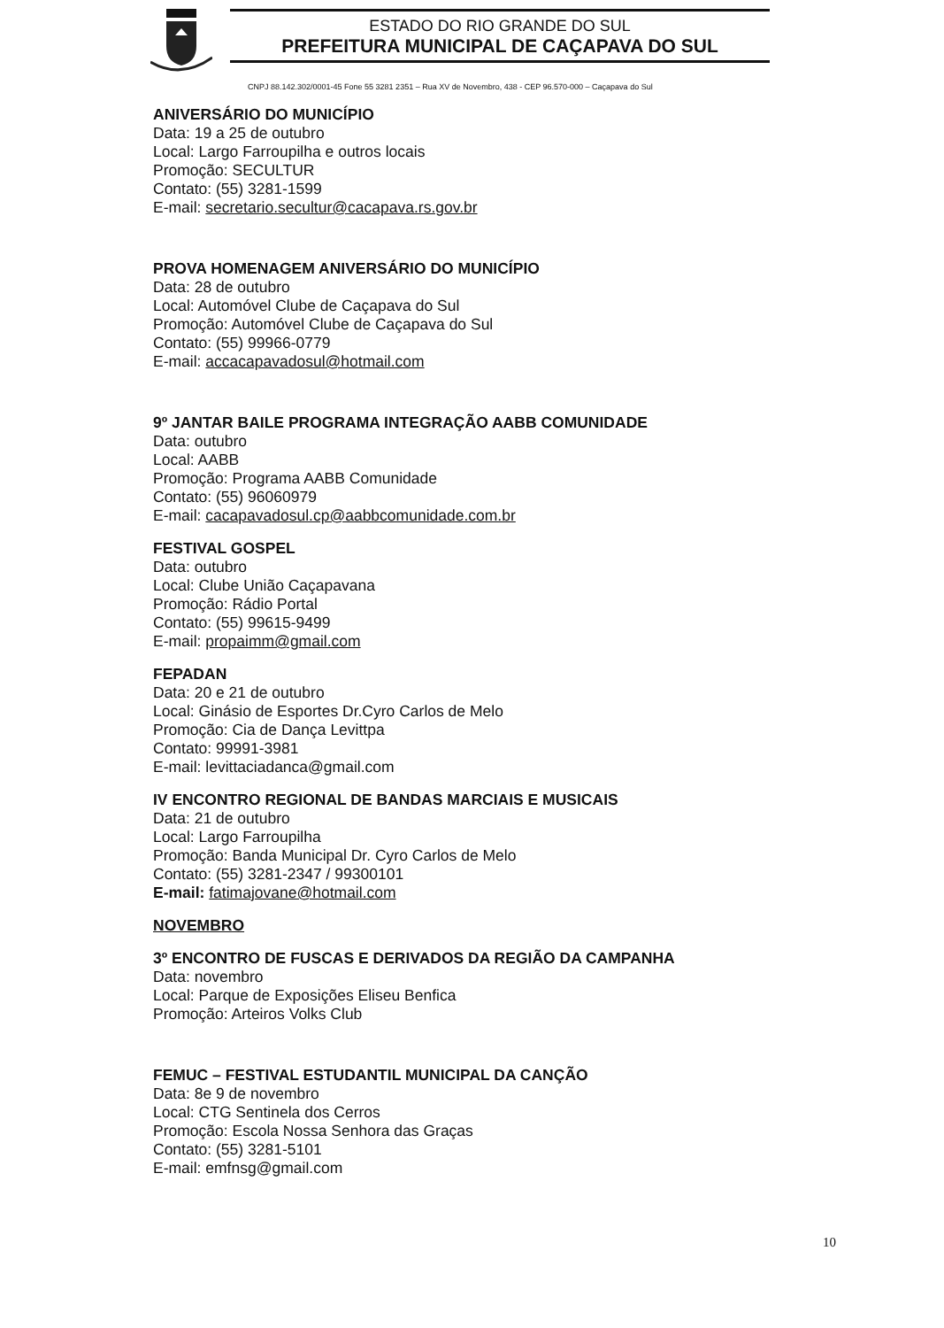ESTADO DO RIO GRANDE DO SUL
PREFEITURA MUNICIPAL DE CAÇAPAVA DO SUL
CNPJ 88.142.302/0001-45 Fone 55 3281 2351 – Rua XV de Novembro, 438 - CEP 96.570-000 – Caçapava do Sul
ANIVERSÁRIO DO MUNICÍPIO
Data: 19 a 25 de outubro
Local: Largo Farroupilha e outros locais
Promoção: SECULTUR
Contato: (55) 3281-1599
E-mail: secretario.secultur@cacapava.rs.gov.br
PROVA HOMENAGEM ANIVERSÁRIO DO MUNICÍPIO
Data: 28 de outubro
Local: Automóvel Clube de Caçapava do Sul
Promoção: Automóvel Clube de Caçapava do Sul
Contato: (55) 99966-0779
E-mail: accacapavadosul@hotmail.com
9º JANTAR BAILE PROGRAMA INTEGRAÇÃO AABB COMUNIDADE
Data: outubro
Local: AABB
Promoção: Programa AABB Comunidade
Contato: (55) 96060979
E-mail: cacapavadosul.cp@aabbcomunidade.com.br
FESTIVAL GOSPEL
Data: outubro
Local: Clube União Caçapavana
Promoção: Rádio Portal
Contato: (55) 99615-9499
E-mail: propaimm@gmail.com
FEPADAN
Data: 20 e 21 de outubro
Local: Ginásio de Esportes Dr.Cyro Carlos de Melo
Promoção: Cia de Dança Levittpa
Contato: 99991-3981
E-mail: levittaciadanca@gmail.com
IV ENCONTRO REGIONAL DE BANDAS MARCIAIS E MUSICAIS
Data: 21 de outubro
Local: Largo Farroupilha
Promoção: Banda Municipal Dr. Cyro Carlos de Melo
Contato: (55) 3281-2347 / 99300101
E-mail: fatimajovane@hotmail.com
NOVEMBRO
3º ENCONTRO DE FUSCAS E DERIVADOS DA REGIÃO DA CAMPANHA
Data: novembro
Local: Parque de Exposições Eliseu Benfica
Promoção: Arteiros Volks Club
FEMUC – FESTIVAL ESTUDANTIL MUNICIPAL DA CANÇÃO
Data: 8e 9 de novembro
Local: CTG Sentinela dos Cerros
Promoção: Escola Nossa Senhora das Graças
Contato: (55) 3281-5101
E-mail: emfnsg@gmail.com
10